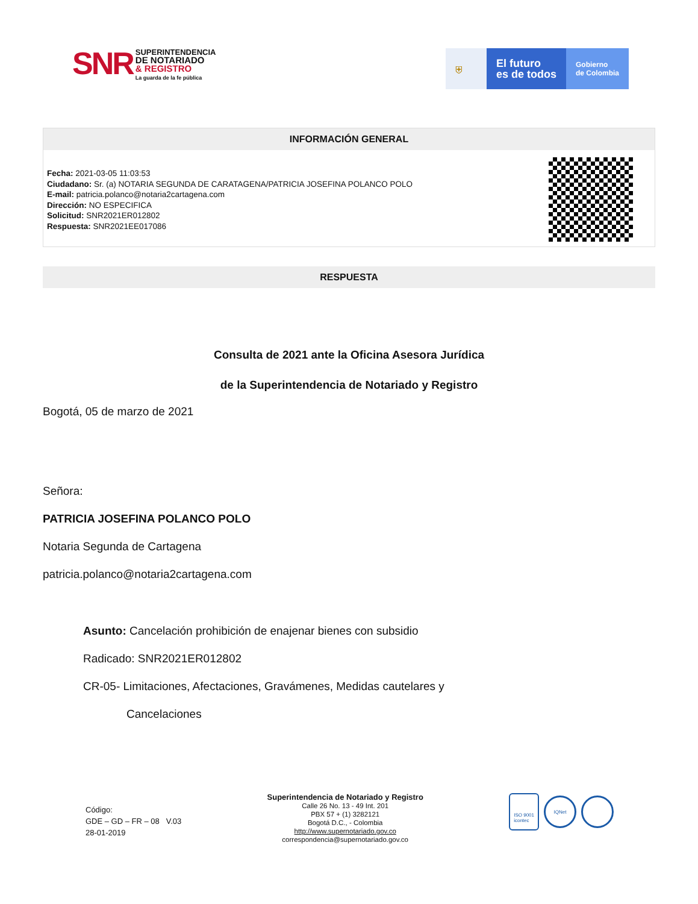SNR SUPERINTENDENCIA
DE NOTARIADO
& REGISTRO
La guarda de la fe pública
⛨
El futuro
es de todos
Gobierno
de Colombia
INFORMACIÓN GENERAL
Fecha: 2021-03-05 11:03:53
Ciudadano: Sr. (a) NOTARIA SEGUNDA DE CARATAGENA/PATRICIA JOSEFINA POLANCO POLO
E-mail: patricia.polanco@notaria2cartagena.com
Dirección: NO ESPECIFICA
Solicitud: SNR2021ER012802
Respuesta: SNR2021EE017086
RESPUESTA
Consulta de 2021 ante la Oficina Asesora Jurídica
de la Superintendencia de Notariado y Registro
Bogotá, 05 de marzo de 2021
Señora:
PATRICIA JOSEFINA POLANCO POLO
Notaria Segunda de Cartagena
patricia.polanco@notaria2cartagena.com
Asunto: Cancelación prohibición de enajenar bienes con subsidio
Radicado: SNR2021ER012802
CR-05- Limitaciones, Afectaciones, Gravámenes, Medidas cautelares y
Cancelaciones
Código:
GDE – GD – FR – 08 V.03
28-01-2019
Superintendencia de Notariado y Registro
Calle 26 No. 13 - 49 Int. 201
PBX 57 + (1) 3282121
Bogotá D.C., - Colombia
http://www.supernotariado.gov.co
correspondencia@supernotariado.gov.co
ISO 9001
icontec
IQNet